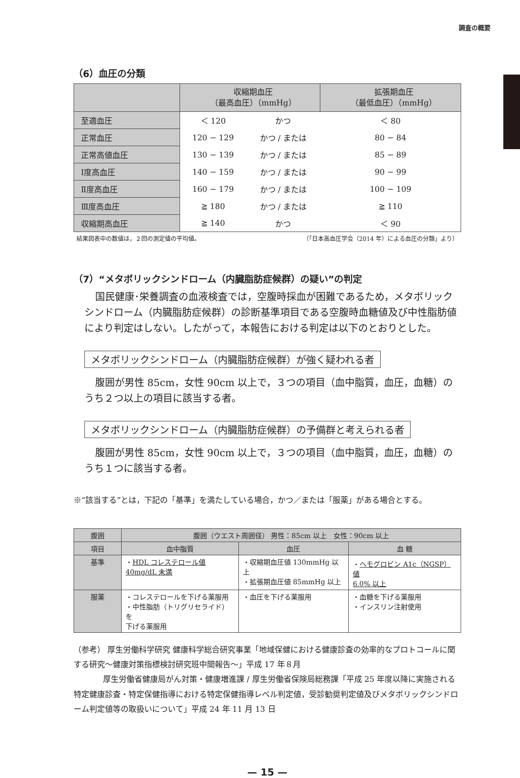調査の概要
（6）血圧の分類
| | 収縮期血圧 （最高血圧）（mmHg） | | 拡張期血圧 （最低血圧）（mmHg） |
| --- | --- | --- | --- |
| 至適血圧 | ＜ 120 | かつ | ＜ 80 |
| 正常血圧 | 120 − 129 | かつ / または | 80 − 84 |
| 正常高値血圧 | 130 − 139 | かつ / または | 85 − 89 |
| Ⅰ度高血圧 | 140 − 159 | かつ / または | 90 − 99 |
| Ⅱ度高血圧 | 160 − 179 | かつ / または | 100 − 109 |
| Ⅲ度高血圧 | ≧ 180 | かつ / または | ≧ 110 |
| 収縮期高血圧 | ≧ 140 | かつ | ＜ 90 |
結果図表中の数値は，２回の測定値の平均値。 （「日本高血圧学会（2014 年）による血圧の分類」より）
（7）“メタボリックシンドローム（内臓脂肪症候群）の疑い”の判定
国民健康･栄養調査の血液検査では，空腹時採血が困難であるため，メタボリックシンドローム（内臓脂肪症候群）の診断基準項目である空腹時血糖値及び中性脂肪値により判定はしない。したがって，本報告における判定は以下のとおりとした。
メタボリックシンドローム（内臓脂肪症候群）が強く疑われる者
腹囲が男性 85cm，女性 90cm 以上で，３つの項目（血中脂質，血圧，血糖）のうち２つ以上の項目に該当する者。
メタボリックシンドローム（内臓脂肪症候群）の予備群と考えられる者
腹囲が男性 85cm，女性 90cm 以上で，３つの項目（血中脂質，血圧，血糖）のうち１つに該当する者。
※“該当する”とは，下記の「基準」を満たしている場合，かつ／または「服薬」がある場合とする。
| 腹囲 | 腹囲（ウエスト周囲径） 男性：85cm 以上 女性：90cm 以上 | | |
| --- | --- | --- | --- |
| 項目 | 血中脂質 | 血圧 | 血 糖 |
| 基準 | ・ HDL コレステロール値 40mg/dL 未満 | ・収縮期血圧値 130mmHg 以上 ・拡張期血圧値 85mmHg 以上 | ・ ヘモグロビン A1c（NGSP）値 6.0% 以上 |
| 服薬 | ・コレステロールを下げる薬服用 ・中性脂肪（トリグリセライド）を 下げる薬服用 | ・血圧を下げる薬服用 | ・血糖を下げる薬服用 ・インスリン注射使用 |
（参考） 厚生労働科学研究 健康科学総合研究事業「地域保健における健康診査の効率的なプロトコールに関する研究〜健康対策指標検討研究班中間報告〜」平成 17 年８月
厚生労働省健康局がん対策・健康増進課 / 厚生労働省保険局総務課「平成 25 年度以降に実施される特定健康診査・特定保健指導における特定保健指導レベル判定値，受診勧奨判定値及びメタボリックシンドローム判定値等の取扱いについて」平成 24 年 11 月 13 日
— 15 —